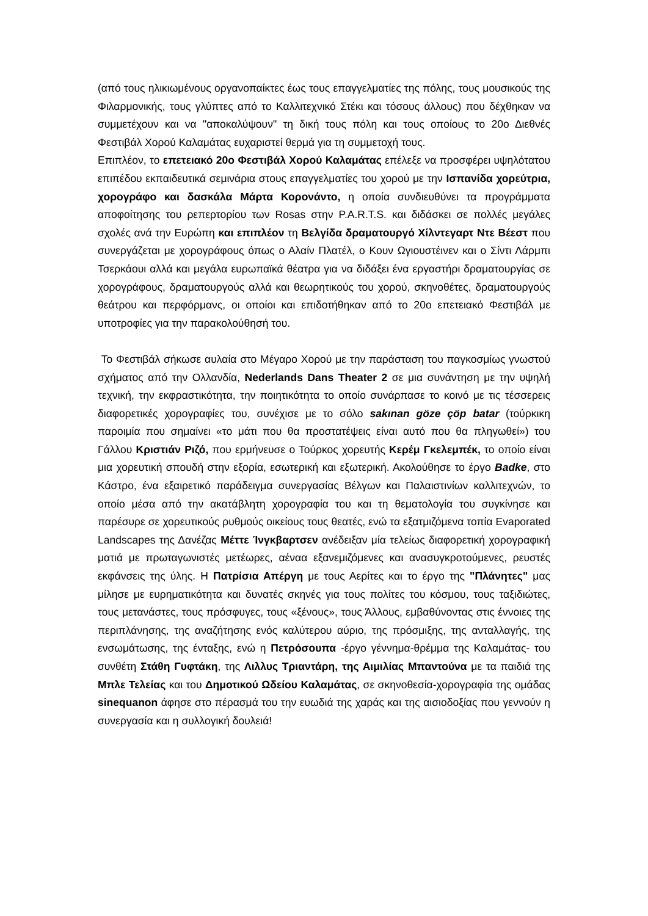(από τους ηλικιωμένους οργανοπαίκτες έως τους επαγγελματίες της πόλης, τους μουσικούς της Φιλαρμονικής, τους γλύπτες από το Καλλιτεχνικό Στέκι και τόσους άλλους) που δέχθηκαν να συμμετέχουν και να "αποκαλύψουν" τη δική τους πόλη και τους οποίους το 20ο Διεθνές Φεστιβάλ Χορού Καλαμάτας ευχαριστεί θερμά για τη συμμετοχή τους.
Επιπλέον, το επετειακό 20ο Φεστιβάλ Χορού Καλαμάτας επέλεξε να προσφέρει υψηλότατου επιπέδου εκπαιδευτικά σεμινάρια στους επαγγελματίες του χορού με την Ισπανίδα χορεύτρια, χορογράφο και δασκάλα Μάρτα Κορονάντο, η οποία συνδιευθύνει τα προγράμματα αποφοίτησης του ρεπερτορίου των Rosas στην P.A.R.T.S. και διδάσκει σε πολλές μεγάλες σχολές ανά την Ευρώπη και επιπλέον τη Βελγίδα δραματουργό Χίλντεγαρτ Ντε Βέεστ που συνεργάζεται με χορογράφους όπως ο Αλαίν Πλατέλ, ο Κουν Ωγιουστέινεν και ο Σίντι Λάρμπι Τσερκάουι αλλά και μεγάλα ευρωπαϊκά θέατρα για να διδάξει ένα εργαστήρι δραματουργίας σε χορογράφους, δραματουργούς αλλά και θεωρητικούς του χορού, σκηνοθέτες, δραματουργούς θεάτρου και περφόρμανς, οι οποίοι και επιδοτήθηκαν από το 20ο επετειακό Φεστιβάλ με υποτροφίες για την παρακολούθησή του.
Το Φεστιβάλ σήκωσε αυλαία στο Μέγαρο Χορού με την παράσταση του παγκοσμίως γνωστού σχήματος από την Ολλανδία, Nederlands Dans Theater 2 σε μια συνάντηση με την υψηλή τεχνική, την εκφραστικότητα, την ποιητικότητα το οποίο συνάρπασε το κοινό με τις τέσσερεις διαφορετικές χορογραφίες του, συνέχισε με το σόλο sakınan göze çöp batar (τούρκικη παροιμία που σημαίνει «το μάτι που θα προστατέψεις είναι αυτό που θα πληγωθεί») του Γάλλου Κριστιάν Ριζό, που ερμήνευσε ο Τούρκος χορευτής Κερέμ Γκελεμπέκ, το οποίο είναι μια χορευτική σπουδή στην εξορία, εσωτερική και εξωτερική. Ακολούθησε το έργο Badke, στο Κάστρο, ένα εξαιρετικό παράδειγμα συνεργασίας Βέλγων και Παλαιστινίων καλλιτεχνών, το οποίο μέσα από την ακατάβλητη χορογραφία του και τη θεματολογία του συγκίνησε και παρέσυρε σε χορευτικούς ρυθμούς οικείους τους θεατές, ενώ τα εξατμιζόμενα τοπία Evaporated Landscapes της Δανέζας Μέττε Ίνγκβαρτσεν ανέδειξαν μία τελείως διαφορετική χορογραφική ματιά με πρωταγωνιστές μετέωρες, αέναα εξανεμιζόμενες και ανασυγκροτούμενες, ρευστές εκφάνσεις της ύλης. Η Πατρίσια Απέργη με τους Αερίτες και το έργο της "Πλάνητες" μας μίλησε με ευρηματικότητα και δυνατές σκηνές για τους πολίτες του κόσμου, τους ταξιδιώτες, τους μετανάστες, τους πρόσφυγες, τους «ξένους», τους Άλλους, εμβαθύνοντας στις έννοιες της περιπλάνησης, της αναζήτησης ενός καλύτερου αύριο, της πρόσμιξης, της ανταλλαγής, της ενσωμάτωσης, της ένταξης, ενώ η Πετρόσουπα -έργο γέννημα-θρέμμα της Καλαμάτας- του συνθέτη Στάθη Γυφτάκη, της Λιλλυς Τριαντάρη, της Αιμιλίας Μπαντούνα με τα παιδιά της Μπλε Τελείας και του Δημοτικού Ωδείου Καλαμάτας, σε σκηνοθεσία-χορογραφία της ομάδας sinequanon άφησε στο πέρασμά του την ευωδιά της χαράς και της αισιοδοξίας που γεννούν η συνεργασία και η συλλογική δουλειά!